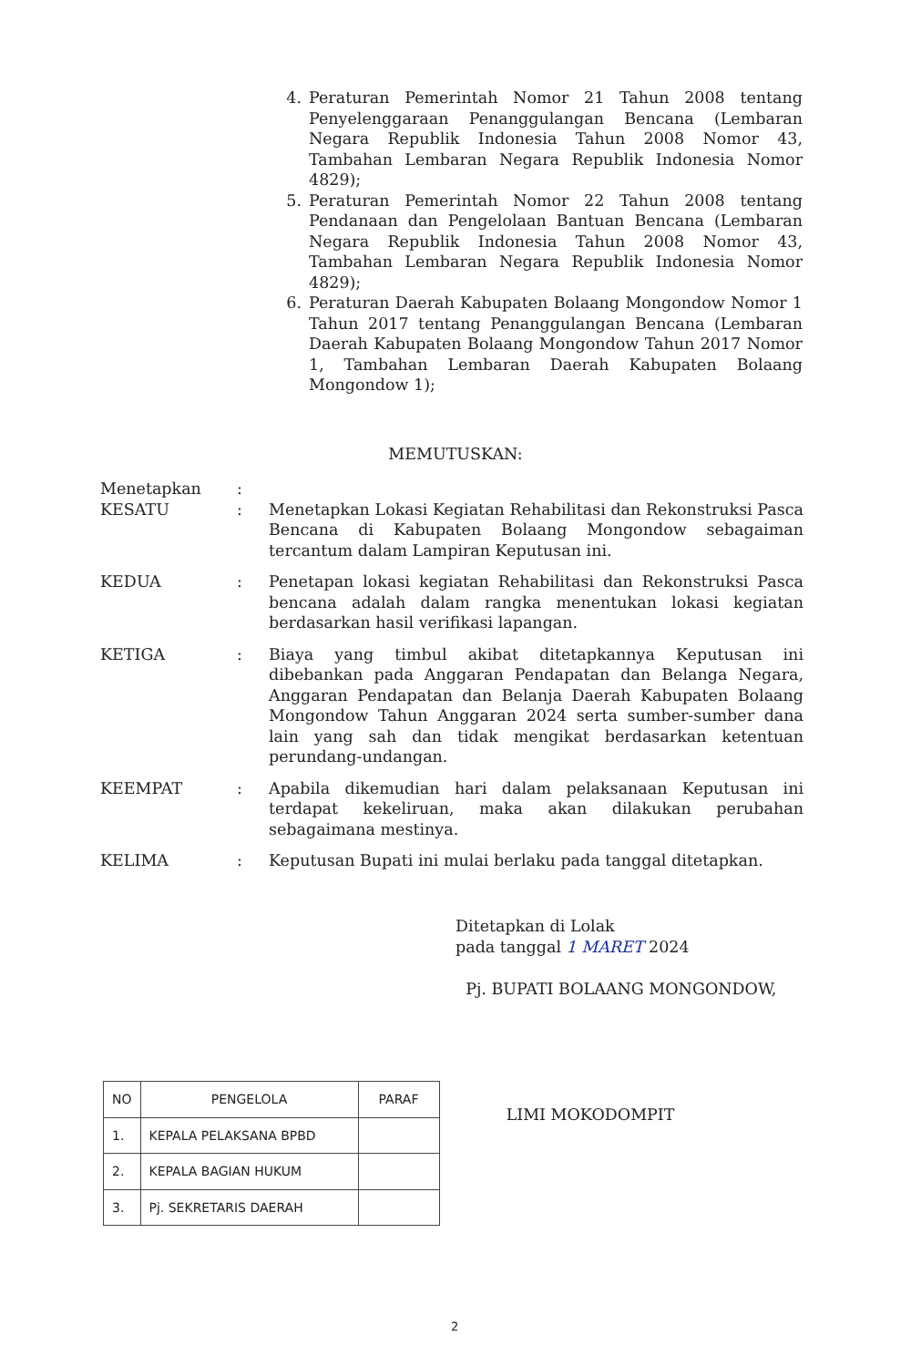4. Peraturan Pemerintah Nomor 21 Tahun 2008 tentang Penyelenggaraan Penanggulangan Bencana (Lembaran Negara Republik Indonesia Tahun 2008 Nomor 43, Tambahan Lembaran Negara Republik Indonesia Nomor 4829);
5. Peraturan Pemerintah Nomor 22 Tahun 2008 tentang Pendanaan dan Pengelolaan Bantuan Bencana (Lembaran Negara Republik Indonesia Tahun 2008 Nomor 43, Tambahan Lembaran Negara Republik Indonesia Nomor 4829);
6. Peraturan Daerah Kabupaten Bolaang Mongondow Nomor 1 Tahun 2017 tentang Penanggulangan Bencana (Lembaran Daerah Kabupaten Bolaang Mongondow Tahun 2017 Nomor 1, Tambahan Lembaran Daerah Kabupaten Bolaang Mongondow 1);
MEMUTUSKAN:
| Menetapkan | : | |
| KESATU | : | Menetapkan Lokasi Kegiatan Rehabilitasi dan Rekonstruksi Pasca Bencana di Kabupaten Bolaang Mongondow sebagaiman tercantum dalam Lampiran Keputusan ini. |
| KEDUA | : | Penetapan lokasi kegiatan Rehabilitasi dan Rekonstruksi Pasca bencana adalah dalam rangka menentukan lokasi kegiatan berdasarkan hasil verifikasi lapangan. |
| KETIGA | : | Biaya yang timbul akibat ditetapkannya Keputusan ini dibebankan pada Anggaran Pendapatan dan Belanga Negara, Anggaran Pendapatan dan Belanja Daerah Kabupaten Bolaang Mongondow Tahun Anggaran 2024 serta sumber-sumber dana lain yang sah dan tidak mengikat berdasarkan ketentuan perundang-undangan. |
| KEEMPAT | : | Apabila dikemudian hari dalam pelaksanaan Keputusan ini terdapat kekeliruan, maka akan dilakukan perubahan sebagaimana mestinya. |
| KELIMA | : | Keputusan Bupati ini mulai berlaku pada tanggal ditetapkan. |
Ditetapkan di Lolak
pada tanggal 1 MARET 2024
Pj. BUPATI BOLAANG MONGONDOW,
LIMI MOKODOMPIT
| NO | PENGELOLA | PARAF |
| --- | --- | --- |
| 1. | KEPALA PELAKSANA BPBD | |
| 2. | KEPALA BAGIAN HUKUM | |
| 3. | Pj. SEKRETARIS DAERAH | |
2